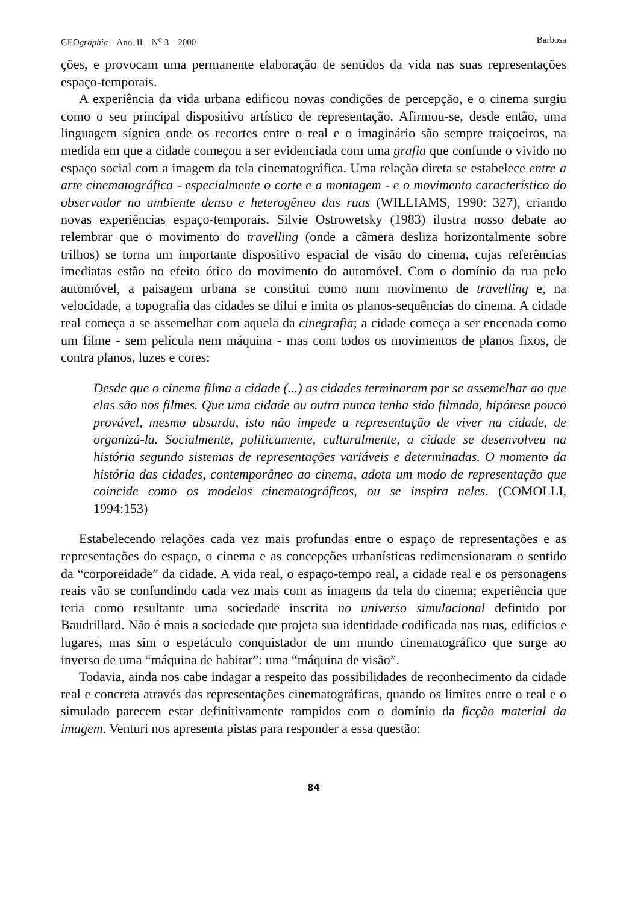GEOgraphia – Ano. II – N<sup>o</sup> 3 – 2000 Barbosa
ções, e provocam uma permanente elaboração de sentidos da vida nas suas representações espaço-temporais.
A experiência da vida urbana edificou novas condições de percepção, e o cinema surgiu como o seu principal dispositivo artístico de representação. Afirmou-se, desde então, uma linguagem sígnica onde os recortes entre o real e o imaginário são sempre traiçoeiros, na medida em que a cidade começou a ser evidenciada com uma grafia que confunde o vivido no espaço social com a imagem da tela cinematográfica. Uma relação direta se estabelece entre a arte cinematográfica - especialmente o corte e a montagem - e o movimento característico do observador no ambiente denso e heterogêneo das ruas (WILLIAMS, 1990: 327), criando novas experiências espaço-temporais. Silvie Ostrowetsky (1983) ilustra nosso debate ao relembrar que o movimento do travelling (onde a câmera desliza horizontalmente sobre trilhos) se torna um importante dispositivo espacial de visão do cinema, cujas referências imediatas estão no efeito ótico do movimento do automóvel. Com o domínio da rua pelo automóvel, a paisagem urbana se constitui como num movimento de travelling e, na velocidade, a topografia das cidades se dilui e imita os planos-sequências do cinema. A cidade real começa a se assemelhar com aquela da cinegrafia; a cidade começa a ser encenada como um filme - sem película nem máquina - mas com todos os movimentos de planos fixos, de contra planos, luzes e cores:
Desde que o cinema filma a cidade (...) as cidades terminaram por se assemelhar ao que elas são nos filmes. Que uma cidade ou outra nunca tenha sido filmada, hipótese pouco provável, mesmo absurda, isto não impede a representação de viver na cidade, de organizá-la. Socialmente, politicamente, culturalmente, a cidade se desenvolveu na história segundo sistemas de representações variáveis e determinadas. O momento da história das cidades, contemporâneo ao cinema, adota um modo de representação que coincide como os modelos cinematográficos, ou se inspira neles. (COMOLLI, 1994:153)
Estabelecendo relações cada vez mais profundas entre o espaço de representações e as representações do espaço, o cinema e as concepções urbanísticas redimensionaram o sentido da “corporeidade” da cidade. A vida real, o espaço-tempo real, a cidade real e os personagens reais vão se confundindo cada vez mais com as imagens da tela do cinema; experiência que teria como resultante uma sociedade inscrita no universo simulacional definido por Baudrillard. Não é mais a sociedade que projeta sua identidade codificada nas ruas, edifícios e lugares, mas sim o espetáculo conquistador de um mundo cinematográfico que surge ao inverso de uma “máquina de habitar”: uma “máquina de visão”.
Todavia, ainda nos cabe indagar a respeito das possibilidades de reconhecimento da cidade real e concreta através das representações cinematográficas, quando os limites entre o real e o simulado parecem estar definitivamente rompidos com o domínio da ficção material da imagem. Venturi nos apresenta pistas para responder a essa questão:
84